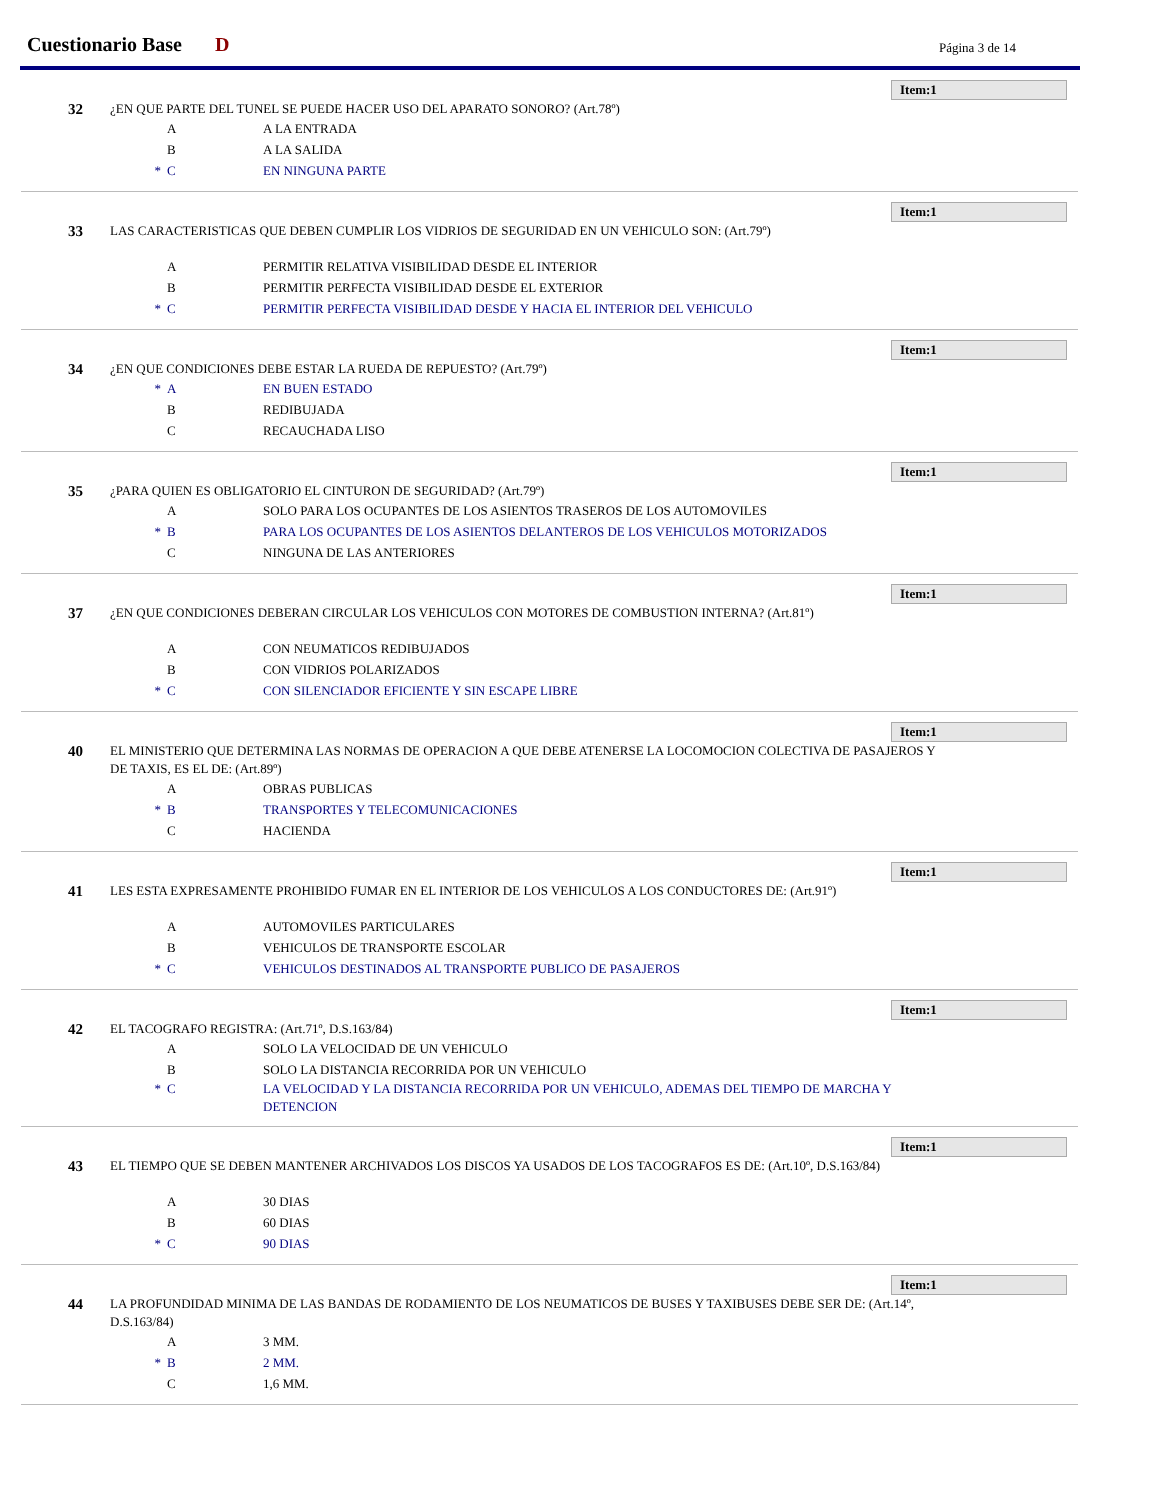Cuestionario Base D Página 3 de 14
Item:1
32
¿EN QUE PARTE DEL TUNEL SE PUEDE HACER USO DEL APARATO SONORO? (Art.78º)
A A LA ENTRADA
B A LA SALIDA
* C EN NINGUNA PARTE
Item:1
33
LAS CARACTERISTICAS QUE DEBEN CUMPLIR LOS VIDRIOS DE SEGURIDAD EN UN VEHICULO SON: (Art.79º)
A PERMITIR RELATIVA VISIBILIDAD DESDE EL INTERIOR
B PERMITIR PERFECTA VISIBILIDAD DESDE EL EXTERIOR
* C PERMITIR PERFECTA VISIBILIDAD DESDE Y HACIA EL INTERIOR DEL VEHICULO
Item:1
34
¿EN QUE CONDICIONES DEBE ESTAR LA RUEDA DE REPUESTO? (Art.79º)
* A EN BUEN ESTADO
B REDIBUJADA
C RECAUCHADA LISO
Item:1
35
¿PARA QUIEN ES OBLIGATORIO EL CINTURON DE SEGURIDAD? (Art.79º)
A SOLO PARA LOS OCUPANTES DE LOS ASIENTOS TRASEROS DE LOS AUTOMOVILES
* B PARA LOS OCUPANTES DE LOS ASIENTOS DELANTEROS DE LOS VEHICULOS MOTORIZADOS
C NINGUNA DE LAS ANTERIORES
Item:1
37
¿EN QUE CONDICIONES DEBERAN CIRCULAR LOS VEHICULOS CON MOTORES DE COMBUSTION INTERNA? (Art.81º)
A CON NEUMATICOS REDIBUJADOS
B CON VIDRIOS POLARIZADOS
* C CON SILENCIADOR EFICIENTE Y SIN ESCAPE LIBRE
Item:1
40
EL MINISTERIO QUE DETERMINA LAS NORMAS DE OPERACION A QUE DEBE ATENERSE LA LOCOMOCION COLECTIVA DE PASAJEROS Y DE TAXIS, ES EL DE: (Art.89º)
A OBRAS PUBLICAS
* B TRANSPORTES Y TELECOMUNICACIONES
C HACIENDA
Item:1
41
LES ESTA EXPRESAMENTE PROHIBIDO FUMAR EN EL INTERIOR DE LOS VEHICULOS A LOS CONDUCTORES DE: (Art.91º)
A AUTOMOVILES PARTICULARES
B VEHICULOS DE TRANSPORTE ESCOLAR
* C VEHICULOS DESTINADOS AL TRANSPORTE PUBLICO DE PASAJEROS
Item:1
42
EL TACOGRAFO REGISTRA: (Art.71º, D.S.163/84)
A SOLO LA VELOCIDAD DE UN VEHICULO
B SOLO LA DISTANCIA RECORRIDA POR UN VEHICULO
* C LA VELOCIDAD Y LA DISTANCIA RECORRIDA POR UN VEHICULO, ADEMAS DEL TIEMPO DE MARCHA Y DETENCION
Item:1
43
EL TIEMPO QUE SE DEBEN MANTENER ARCHIVADOS LOS DISCOS YA USADOS DE LOS TACOGRAFOS ES DE: (Art.10º, D.S.163/84)
A 30 DIAS
B 60 DIAS
* C 90 DIAS
Item:1
44
LA PROFUNDIDAD MINIMA DE LAS BANDAS DE RODAMIENTO DE LOS NEUMATICOS DE BUSES Y TAXIBUSES DEBE SER DE: (Art.14º, D.S.163/84)
A 3 MM.
* B 2 MM.
C 1,6 MM.